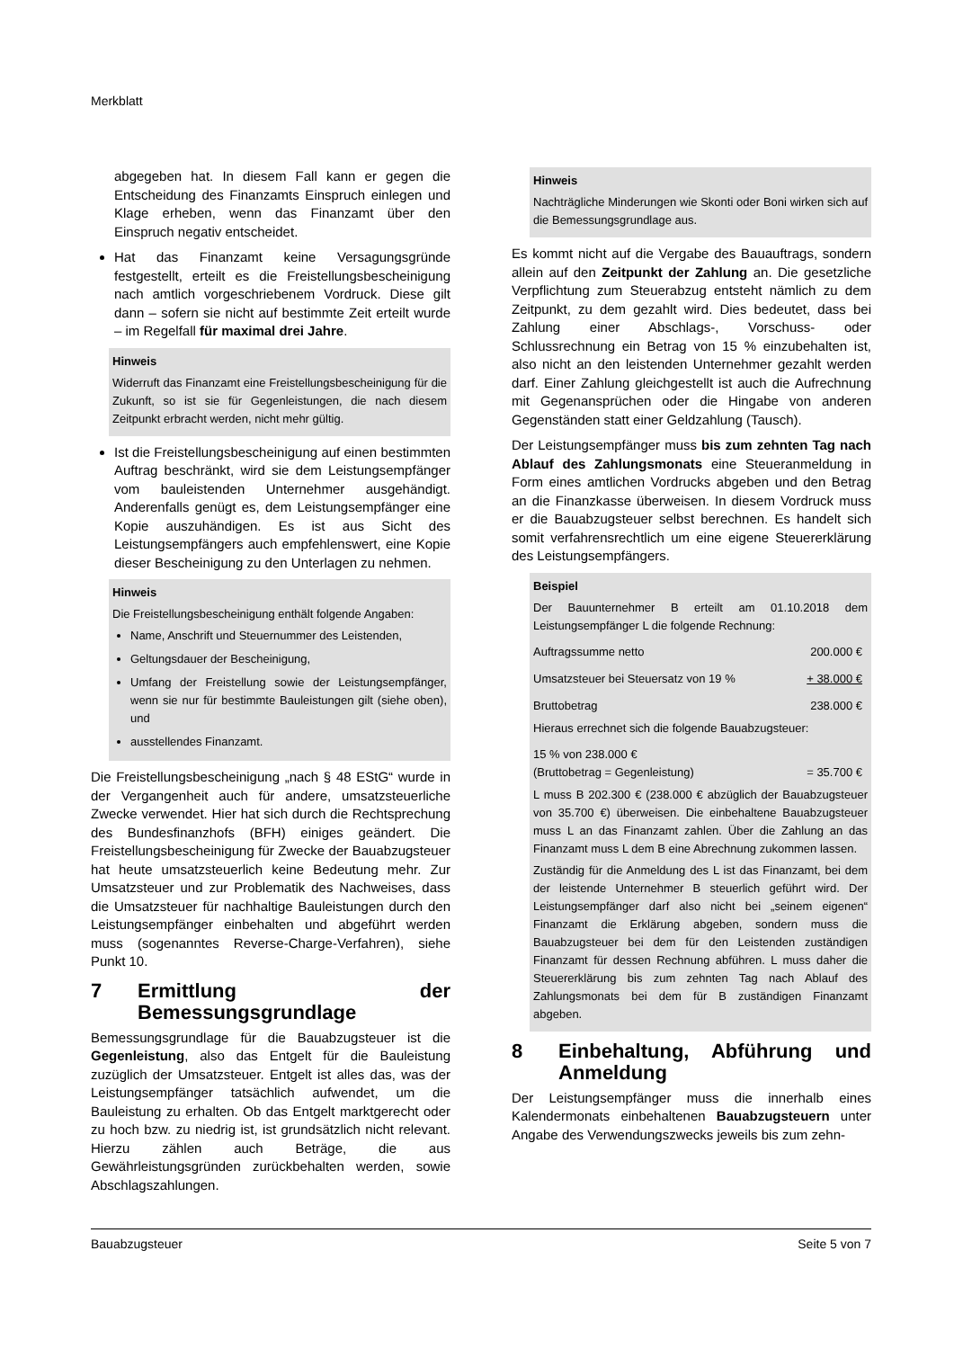Merkblatt
abgegeben hat. In diesem Fall kann er gegen die Entscheidung des Finanzamts Einspruch einlegen und Klage erheben, wenn das Finanzamt über den Einspruch negativ entscheidet.
Hat das Finanzamt keine Versagungsgründe festgestellt, erteilt es die Freistellungsbescheinigung nach amtlich vorgeschriebenem Vordruck. Diese gilt dann – sofern sie nicht auf bestimmte Zeit erteilt wurde – im Regelfall für maximal drei Jahre.
Hinweis
Widerruft das Finanzamt eine Freistellungsbescheinigung für die Zukunft, so ist sie für Gegenleistungen, die nach diesem Zeitpunkt erbracht werden, nicht mehr gültig.
Ist die Freistellungsbescheinigung auf einen bestimmten Auftrag beschränkt, wird sie dem Leistungsempfänger vom bauleistenden Unternehmer ausgehändigt. Anderenfalls genügt es, dem Leistungsempfänger eine Kopie auszuhändigen. Es ist aus Sicht des Leistungsempfängers auch empfehlenswert, eine Kopie dieser Bescheinigung zu den Unterlagen zu nehmen.
Hinweis
Die Freistellungsbescheinigung enthält folgende Angaben:
Name, Anschrift und Steuernummer des Leistenden,
Geltungsdauer der Bescheinigung,
Umfang der Freistellung sowie der Leistungsempfänger, wenn sie nur für bestimmte Bauleistungen gilt (siehe oben), und
ausstellendes Finanzamt.
Die Freistellungsbescheinigung „nach § 48 EStG“ wurde in der Vergangenheit auch für andere, umsatzsteuerliche Zwecke verwendet. Hier hat sich durch die Rechtsprechung des Bundesfinanzhofs (BFH) einiges geändert. Die Freistellungsbescheinigung für Zwecke der Bauabzugsteuer hat heute umsatzsteuerlich keine Bedeutung mehr. Zur Umsatzsteuer und zur Problematik des Nachweises, dass die Umsatzsteuer für nachhaltige Bauleistungen durch den Leistungsempfänger einbehalten und abgeführt werden muss (sogenanntes Reverse-Charge-Verfahren), siehe Punkt 10.
7 Ermittlung der Bemessungsgrundlage
Bemessungsgrundlage für die Bauabzugsteuer ist die Gegenleistung, also das Entgelt für die Bauleistung zuzüglich der Umsatzsteuer. Entgelt ist alles das, was der Leistungsempfänger tatsächlich aufwendet, um die Bauleistung zu erhalten. Ob das Entgelt marktgerecht oder zu hoch bzw. zu niedrig ist, ist grundsätzlich nicht relevant. Hierzu zählen auch Beträge, die aus Gewährleistungsgründen zurückbehalten werden, sowie Abschlagszahlungen.
Hinweis
Nachträgliche Minderungen wie Skonti oder Boni wirken sich auf die Bemessungsgrundlage aus.
Es kommt nicht auf die Vergabe des Bauauftrags, sondern allein auf den Zeitpunkt der Zahlung an. Die gesetzliche Verpflichtung zum Steuerabzug entsteht nämlich zu dem Zeitpunkt, zu dem gezahlt wird. Dies bedeutet, dass bei Zahlung einer Abschlags-, Vorschuss- oder Schlussrechnung ein Betrag von 15 % einzubehalten ist, also nicht an den leistenden Unternehmer gezahlt werden darf. Einer Zahlung gleichgestellt ist auch die Aufrechnung mit Gegenansprüchen oder die Hingabe von anderen Gegenständen statt einer Geldzahlung (Tausch).
Der Leistungsempfänger muss bis zum zehnten Tag nach Ablauf des Zahlungsmonats eine Steueranmeldung in Form eines amtlichen Vordrucks abgeben und den Betrag an die Finanzkasse überweisen. In diesem Vordruck muss er die Bauabzugsteuer selbst berechnen. Es handelt sich somit verfahrensrechtlich um eine eigene Steuererklärung des Leistungsempfängers.
Beispiel
Der Bauunternehmer B erteilt am 01.10.2018 dem Leistungsempfänger L die folgende Rechnung:
| Auftragssumme netto | 200.000 € |
| Umsatzsteuer bei Steuersatz von 19 % | + 38.000 € |
| Bruttobetrag | 238.000 € |
Hieraus errechnet sich die folgende Bauabzugsteuer:
| 15 % von 238.000 € (Bruttobetrag = Gegenleistung) | = 35.700 € |
L muss B 202.300 € (238.000 € abzüglich der Bauabzugsteuer von 35.700 €) überweisen. Die einbehaltene Bauabzugsteuer muss L an das Finanzamt zahlen. Über die Zahlung an das Finanzamt muss L dem B eine Abrechnung zukommen lassen.
Zuständig für die Anmeldung des L ist das Finanzamt, bei dem der leistende Unternehmer B steuerlich geführt wird. Der Leistungsempfänger darf also nicht bei „seinem eigenen“ Finanzamt die Erklärung abgeben, sondern muss die Bauabzugsteuer bei dem für den Leistenden zuständigen Finanzamt für dessen Rechnung abführen. L muss daher die Steuererklärung bis zum zehnten Tag nach Ablauf des Zahlungsmonats bei dem für B zuständigen Finanzamt abgeben.
8 Einbehaltung, Abführung und Anmeldung
Der Leistungsempfänger muss die innerhalb eines Kalendermonats einbehaltenen Bauabzugsteuern unter Angabe des Verwendungszwecks jeweils bis zum zehn-
Bauabzugsteuer Seite 5 von 7